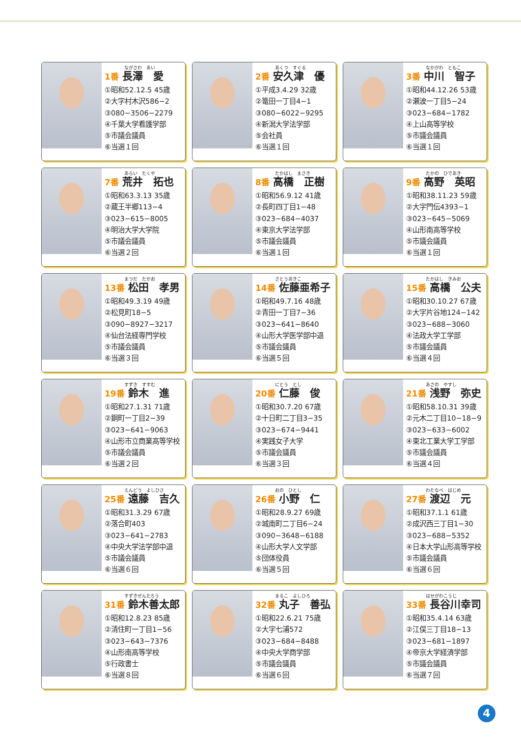ながさわ　あい
1番 長澤　愛
①昭和52.12.5 45歳
②大字村木沢586−2
③080−3506−2279
④千葉大学看護学部
⑤市議会議員
⑥当選１回
あくつ　すぐる
2番 安久津　優
①平成3.4.29 32歳
②篭田一丁目4−1
③080−6022−9295
④新潟大学法学部
⑤会社員
⑥当選１回
なかがわ　ともこ
3番 中川　智子
①昭和44.12.26 53歳
②瀬波一丁目5−24
③023−684−1782
④上山高等学校
⑤市議会議員
⑥当選１回
あらい　たくや
7番 荒井　拓也
①昭和63.3.13 35歳
②蔵王半郷113−4
③023−615−8005
④明治大学大学院
⑤市議会議員
⑥当選２回
たかはし　まさき
8番 高橋　正樹
①昭和56.9.12 41歳
②長町四丁目1−48
③023−684−4037
④東京大学法学部
⑤市議会議員
⑥当選１回
たかの　ひであき
9番 高野　英昭
①昭和38.11.23 59歳
②大字門伝4393−1
③023−645−5069
④山形南高等学校
⑤市議会議員
⑥当選１回
まつだ　たかお
13番 松田　孝男
①昭和49.3.19 49歳
②松見町18−5
③090−8927−3217
④仙台法経専門学校
⑤市議会議員
⑥当選３回
さとうあきこ
14番 佐藤亜希子
①昭和49.7.16 48歳
②青田一丁目7−36
③023−641−8640
④山形大学医学部中退
⑤市議会議員
⑥当選５回
たかはし　きみお
15番 高橋　公夫
①昭和30.10.27 67歳
②大字片谷地124−142
③023−688−3060
④法政大学工学部
⑤市議会議員
⑥当選４回
すずき　すすむ
19番 鈴木　進
①昭和27.1.31 71歳
②銅町一丁目2−39
③023−641−9063
④山形市立商業高等学校
⑤市議会議員
⑥当選２回
にとう　とし
20番 仁藤　俊
①昭和30.7.20 67歳
②十日町二丁目3−35
③023−674−9441
④実践女子大学
⑤市議会議員
⑥当選３回
あさの　やすし
21番 浅野　弥史
①昭和58.10.31 39歳
②元木二丁目10−18−9
③023−633−6002
④東北工業大学工学部
⑤市議会議員
⑥当選４回
えんどう　よしひさ
25番 遠藤　吉久
①昭和31.3.29 67歳
②落合町403
③023−641−2783
④中央大学法学部中退
⑤市議会議員
⑥当選６回
おの　ひとし
26番 小野　仁
①昭和28.9.27 69歳
②城南町二丁目6−24
③090−3648−6188
④山形大学人文学部
⑤団体役員
⑥当選５回
わたなべ　はじめ
27番 渡辺　元
①昭和37.1.1 61歳
②成沢西三丁目1−30
③023−688−5352
④日本大学山形高等学校
⑤市議会議員
⑥当選６回
すずきぜんたろう
31番 鈴木善太郎
①昭和12.8.23 85歳
②清住町一丁目1−56
③023−643−7376
④山形南高等学校
⑤行政書士
⑥当選８回
まるこ　よしひろ
32番 丸子　善弘
①昭和22.6.21 75歳
②大字七浦572
③023−684−8488
④中央大学商学部
⑤市議会議員
⑥当選６回
はせがわこうじ
33番 長谷川幸司
①昭和35.4.14 63歳
②江俣三丁目18−13
③023−681−1897
④帝京大学経済学部
⑤市議会議員
⑥当選７回
4